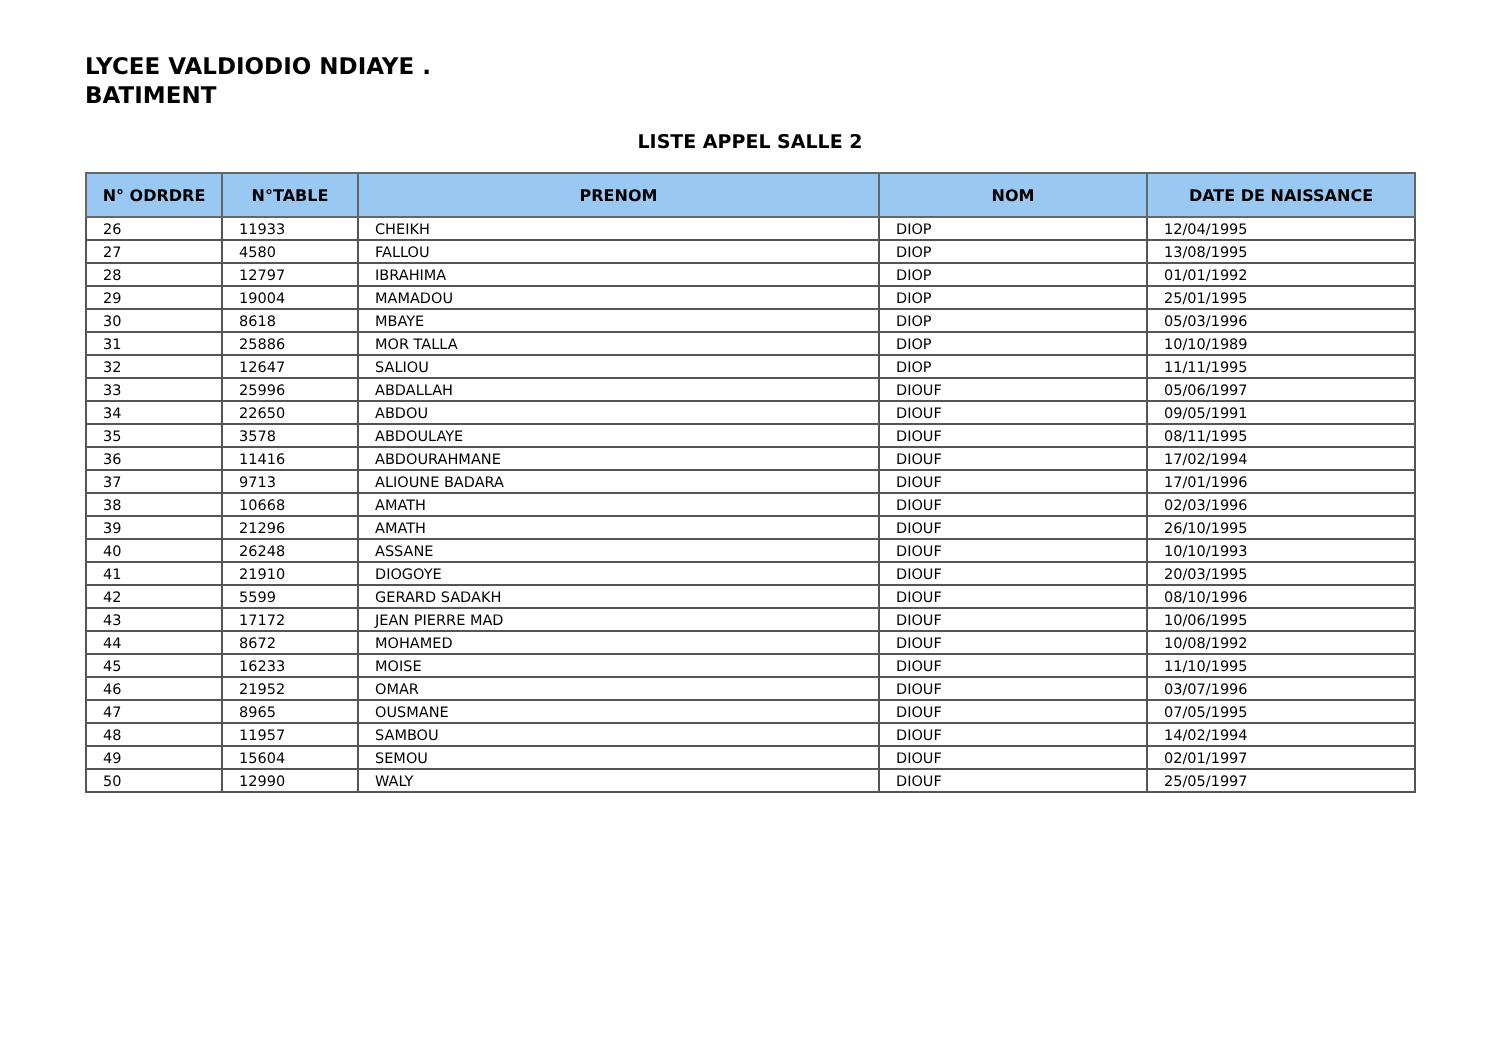LYCEE VALDIODIO NDIAYE .
BATIMENT
LISTE APPEL SALLE 2
| N° ODRDRE | N°TABLE | PRENOM | NOM | DATE DE NAISSANCE |
| --- | --- | --- | --- | --- |
| 26 | 11933 | CHEIKH | DIOP | 12/04/1995 |
| 27 | 4580 | FALLOU | DIOP | 13/08/1995 |
| 28 | 12797 | IBRAHIMA | DIOP | 01/01/1992 |
| 29 | 19004 | MAMADOU | DIOP | 25/01/1995 |
| 30 | 8618 | MBAYE | DIOP | 05/03/1996 |
| 31 | 25886 | MOR TALLA | DIOP | 10/10/1989 |
| 32 | 12647 | SALIOU | DIOP | 11/11/1995 |
| 33 | 25996 | ABDALLAH | DIOUF | 05/06/1997 |
| 34 | 22650 | ABDOU | DIOUF | 09/05/1991 |
| 35 | 3578 | ABDOULAYE | DIOUF | 08/11/1995 |
| 36 | 11416 | ABDOURAHMANE | DIOUF | 17/02/1994 |
| 37 | 9713 | ALIOUNE BADARA | DIOUF | 17/01/1996 |
| 38 | 10668 | AMATH | DIOUF | 02/03/1996 |
| 39 | 21296 | AMATH | DIOUF | 26/10/1995 |
| 40 | 26248 | ASSANE | DIOUF | 10/10/1993 |
| 41 | 21910 | DIOGOYE | DIOUF | 20/03/1995 |
| 42 | 5599 | GERARD SADAKH | DIOUF | 08/10/1996 |
| 43 | 17172 | JEAN PIERRE MAD | DIOUF | 10/06/1995 |
| 44 | 8672 | MOHAMED | DIOUF | 10/08/1992 |
| 45 | 16233 | MOISE | DIOUF | 11/10/1995 |
| 46 | 21952 | OMAR | DIOUF | 03/07/1996 |
| 47 | 8965 | OUSMANE | DIOUF | 07/05/1995 |
| 48 | 11957 | SAMBOU | DIOUF | 14/02/1994 |
| 49 | 15604 | SEMOU | DIOUF | 02/01/1997 |
| 50 | 12990 | WALY | DIOUF | 25/05/1997 |